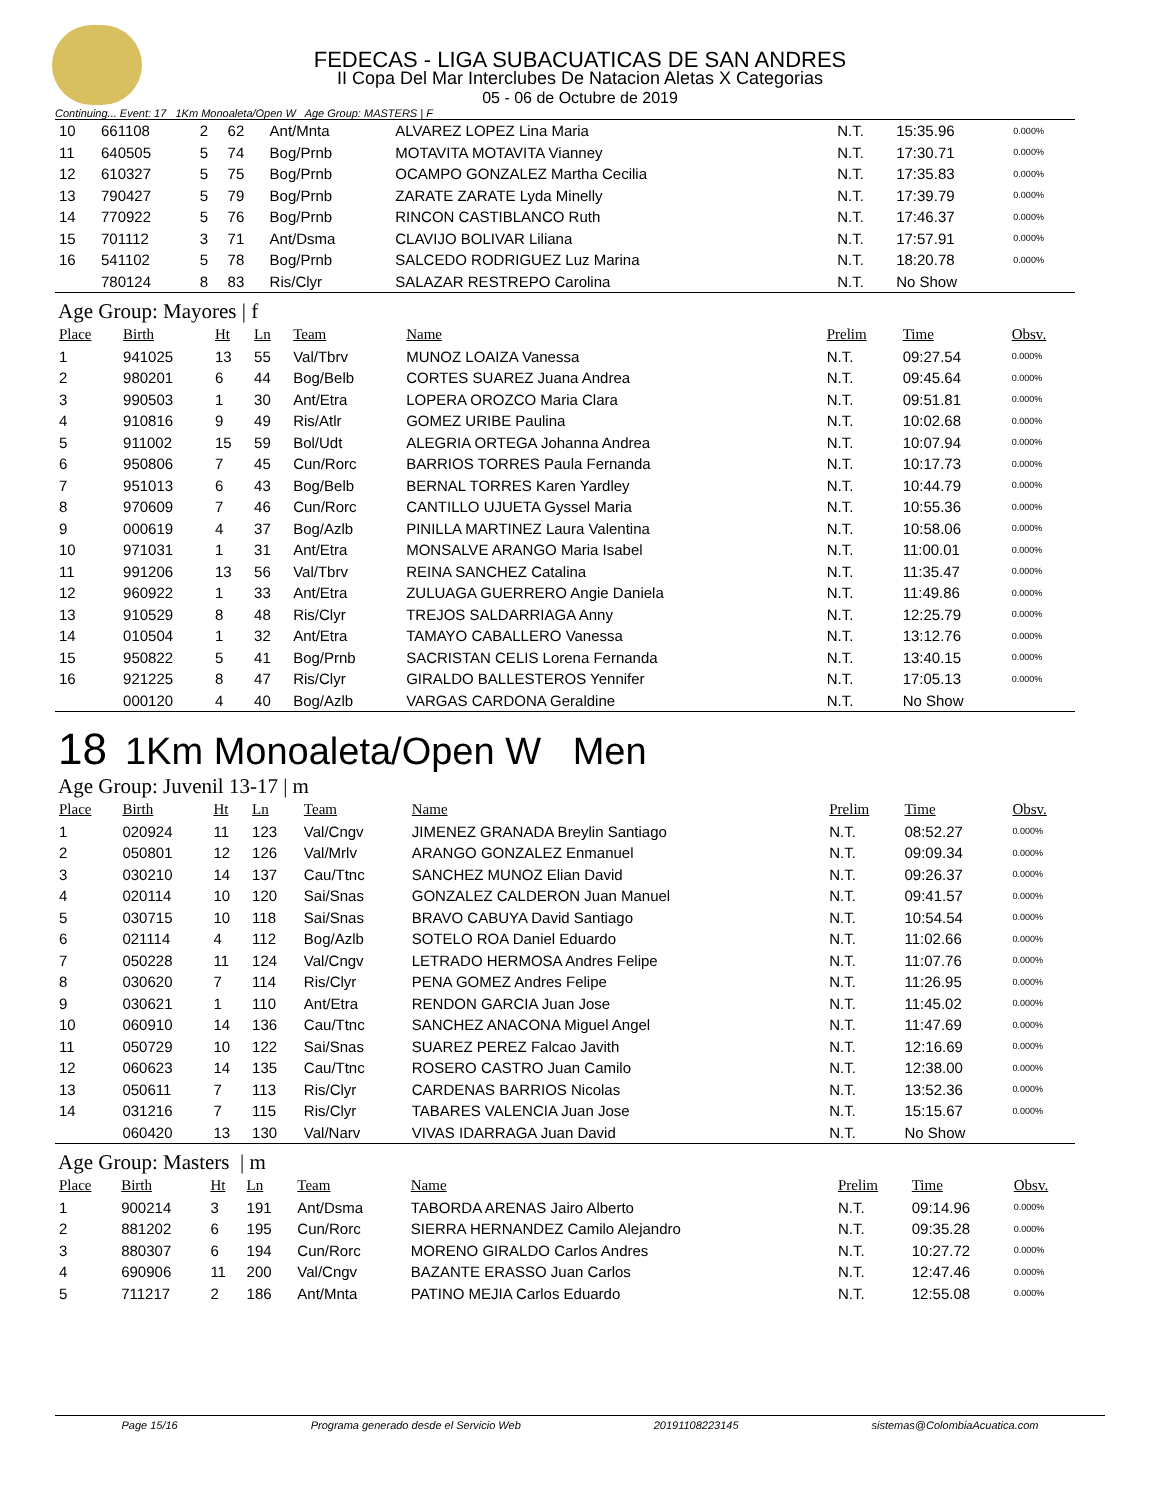FEDECAS - LIGA SUBACUATICAS DE SAN ANDRES
II Copa Del Mar Interclubes De Natacion Aletas X Categorias
05 - 06 de Octubre de 2019
Continuing... Event: 17 1Km Monoaleta/Open W Age Group: MASTERS | F
| 10 | 661108 | 2 | 62 | Ant/Mnta | ALVAREZ LOPEZ Lina Maria | N.T. | 15:35.96 | 0.000% |
| 11 | 640505 | 5 | 74 | Bog/Prnb | MOTAVITA MOTAVITA Vianney | N.T. | 17:30.71 | 0.000% |
| 12 | 610327 | 5 | 75 | Bog/Prnb | OCAMPO GONZALEZ Martha Cecilia | N.T. | 17:35.83 | 0.000% |
| 13 | 790427 | 5 | 79 | Bog/Prnb | ZARATE ZARATE Lyda Minelly | N.T. | 17:39.79 | 0.000% |
| 14 | 770922 | 5 | 76 | Bog/Prnb | RINCON CASTIBLANCO Ruth | N.T. | 17:46.37 | 0.000% |
| 15 | 701112 | 3 | 71 | Ant/Dsma | CLAVIJO BOLIVAR Liliana | N.T. | 17:57.91 | 0.000% |
| 16 | 541102 | 5 | 78 | Bog/Prnb | SALCEDO RODRIGUEZ Luz Marina | N.T. | 18:20.78 | 0.000% |
| | 780124 | 8 | 83 | Ris/Clyr | SALAZAR RESTREPO Carolina | N.T. | No Show | |
Age Group: Mayores | f
| Place | Birth | Ht | Ln | Team | Name | Prelim | Time | Obsv. |
| --- | --- | --- | --- | --- | --- | --- | --- | --- |
| 1 | 941025 | 13 | 55 | Val/Tbrv | MUNOZ LOAIZA Vanessa | N.T. | 09:27.54 | 0.000% |
| 2 | 980201 | 6 | 44 | Bog/Belb | CORTES SUAREZ Juana Andrea | N.T. | 09:45.64 | 0.000% |
| 3 | 990503 | 1 | 30 | Ant/Etra | LOPERA OROZCO Maria Clara | N.T. | 09:51.81 | 0.000% |
| 4 | 910816 | 9 | 49 | Ris/Atlr | GOMEZ URIBE Paulina | N.T. | 10:02.68 | 0.000% |
| 5 | 911002 | 15 | 59 | Bol/Udt | ALEGRIA ORTEGA Johanna Andrea | N.T. | 10:07.94 | 0.000% |
| 6 | 950806 | 7 | 45 | Cun/Rorc | BARRIOS TORRES Paula Fernanda | N.T. | 10:17.73 | 0.000% |
| 7 | 951013 | 6 | 43 | Bog/Belb | BERNAL TORRES Karen Yardley | N.T. | 10:44.79 | 0.000% |
| 8 | 970609 | 7 | 46 | Cun/Rorc | CANTILLO UJUETA Gyssel Maria | N.T. | 10:55.36 | 0.000% |
| 9 | 000619 | 4 | 37 | Bog/Azlb | PINILLA MARTINEZ Laura Valentina | N.T. | 10:58.06 | 0.000% |
| 10 | 971031 | 1 | 31 | Ant/Etra | MONSALVE ARANGO Maria Isabel | N.T. | 11:00.01 | 0.000% |
| 11 | 991206 | 13 | 56 | Val/Tbrv | REINA SANCHEZ Catalina | N.T. | 11:35.47 | 0.000% |
| 12 | 960922 | 1 | 33 | Ant/Etra | ZULUAGA GUERRERO Angie Daniela | N.T. | 11:49.86 | 0.000% |
| 13 | 910529 | 8 | 48 | Ris/Clyr | TREJOS SALDARRIAGA Anny | N.T. | 12:25.79 | 0.000% |
| 14 | 010504 | 1 | 32 | Ant/Etra | TAMAYO CABALLERO Vanessa | N.T. | 13:12.76 | 0.000% |
| 15 | 950822 | 5 | 41 | Bog/Prnb | SACRISTAN CELIS Lorena Fernanda | N.T. | 13:40.15 | 0.000% |
| 16 | 921225 | 8 | 47 | Ris/Clyr | GIRALDO BALLESTEROS Yennifer | N.T. | 17:05.13 | 0.000% |
| | 000120 | 4 | 40 | Bog/Azlb | VARGAS CARDONA Geraldine | N.T. | No Show | |
18 1Km Monoaleta/Open W Men
Age Group: Juvenil 13-17 | m
| Place | Birth | Ht | Ln | Team | Name | Prelim | Time | Obsv. |
| --- | --- | --- | --- | --- | --- | --- | --- | --- |
| 1 | 020924 | 11 | 123 | Val/Cngv | JIMENEZ GRANADA Breylin Santiago | N.T. | 08:52.27 | 0.000% |
| 2 | 050801 | 12 | 126 | Val/Mrlv | ARANGO GONZALEZ Enmanuel | N.T. | 09:09.34 | 0.000% |
| 3 | 030210 | 14 | 137 | Cau/Ttnc | SANCHEZ MUNOZ Elian David | N.T. | 09:26.37 | 0.000% |
| 4 | 020114 | 10 | 120 | Sai/Snas | GONZALEZ CALDERON Juan Manuel | N.T. | 09:41.57 | 0.000% |
| 5 | 030715 | 10 | 118 | Sai/Snas | BRAVO CABUYA David Santiago | N.T. | 10:54.54 | 0.000% |
| 6 | 021114 | 4 | 112 | Bog/Azlb | SOTELO ROA Daniel Eduardo | N.T. | 11:02.66 | 0.000% |
| 7 | 050228 | 11 | 124 | Val/Cngv | LETRADO HERMOSA Andres Felipe | N.T. | 11:07.76 | 0.000% |
| 8 | 030620 | 7 | 114 | Ris/Clyr | PENA GOMEZ Andres Felipe | N.T. | 11:26.95 | 0.000% |
| 9 | 030621 | 1 | 110 | Ant/Etra | RENDON GARCIA Juan Jose | N.T. | 11:45.02 | 0.000% |
| 10 | 060910 | 14 | 136 | Cau/Ttnc | SANCHEZ ANACONA Miguel Angel | N.T. | 11:47.69 | 0.000% |
| 11 | 050729 | 10 | 122 | Sai/Snas | SUAREZ PEREZ Falcao Javith | N.T. | 12:16.69 | 0.000% |
| 12 | 060623 | 14 | 135 | Cau/Ttnc | ROSERO CASTRO Juan Camilo | N.T. | 12:38.00 | 0.000% |
| 13 | 050611 | 7 | 113 | Ris/Clyr | CARDENAS BARRIOS Nicolas | N.T. | 13:52.36 | 0.000% |
| 14 | 031216 | 7 | 115 | Ris/Clyr | TABARES VALENCIA Juan Jose | N.T. | 15:15.67 | 0.000% |
| | 060420 | 13 | 130 | Val/Narv | VIVAS IDARRAGA Juan David | N.T. | No Show | |
Age Group: Masters | m
| Place | Birth | Ht | Ln | Team | Name | Prelim | Time | Obsv. |
| --- | --- | --- | --- | --- | --- | --- | --- | --- |
| 1 | 900214 | 3 | 191 | Ant/Dsma | TABORDA ARENAS Jairo Alberto | N.T. | 09:14.96 | 0.000% |
| 2 | 881202 | 6 | 195 | Cun/Rorc | SIERRA HERNANDEZ Camilo Alejandro | N.T. | 09:35.28 | 0.000% |
| 3 | 880307 | 6 | 194 | Cun/Rorc | MORENO GIRALDO Carlos Andres | N.T. | 10:27.72 | 0.000% |
| 4 | 690906 | 11 | 200 | Val/Cngv | BAZANTE ERASSO Juan Carlos | N.T. | 12:47.46 | 0.000% |
| 5 | 711217 | 2 | 186 | Ant/Mnta | PATINO MEJIA Carlos Eduardo | N.T. | 12:55.08 | 0.000% |
Page 15/16 Programa generado desde el Servicio Web 20191108223145 sistemas@ColombiaAcuatica.com